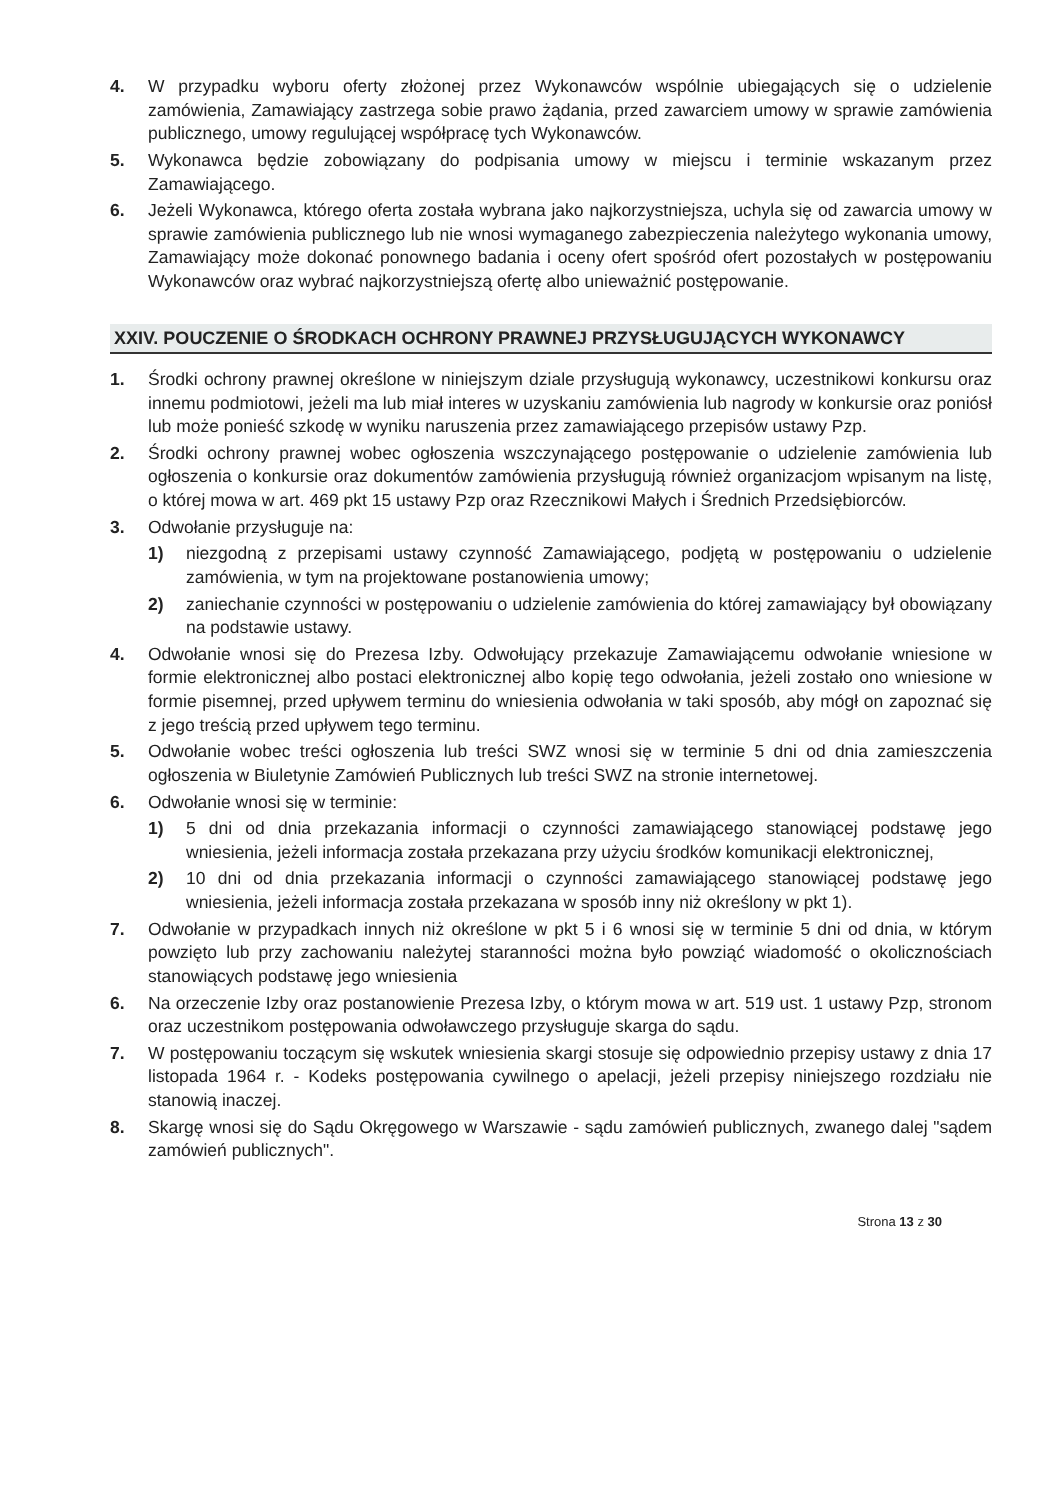4. W przypadku wyboru oferty złożonej przez Wykonawców wspólnie ubiegających się o udzielenie zamówienia, Zamawiający zastrzega sobie prawo żądania, przed zawarciem umowy w sprawie zamówienia publicznego, umowy regulującej współpracę tych Wykonawców.
5. Wykonawca będzie zobowiązany do podpisania umowy w miejscu i terminie wskazanym przez Zamawiającego.
6. Jeżeli Wykonawca, którego oferta została wybrana jako najkorzystniejsza, uchyla się od zawarcia umowy w sprawie zamówienia publicznego lub nie wnosi wymaganego zabezpieczenia należytego wykonania umowy, Zamawiający może dokonać ponownego badania i oceny ofert spośród ofert pozostałych w postępowaniu Wykonawców oraz wybrać najkorzystniejszą ofertę albo unieważnić postępowanie.
XXIV. POUCZENIE O ŚRODKACH OCHRONY PRAWNEJ PRZYSŁUGUJĄCYCH WYKONAWCY
1. Środki ochrony prawnej określone w niniejszym dziale przysługują wykonawcy, uczestnikowi konkursu oraz innemu podmiotowi, jeżeli ma lub miał interes w uzyskaniu zamówienia lub nagrody w konkursie oraz poniósł lub może ponieść szkodę w wyniku naruszenia przez zamawiającego przepisów ustawy Pzp.
2. Środki ochrony prawnej wobec ogłoszenia wszczynającego postępowanie o udzielenie zamówienia lub ogłoszenia o konkursie oraz dokumentów zamówienia przysługują również organizacjom wpisanym na listę, o której mowa w art. 469 pkt 15 ustawy Pzp oraz Rzecznikowi Małych i Średnich Przedsiębiorców.
3. Odwołanie przysługuje na:
1) niezgodną z przepisami ustawy czynność Zamawiającego, podjętą w postępowaniu o udzielenie zamówienia, w tym na projektowane postanowienia umowy;
2) zaniechanie czynności w postępowaniu o udzielenie zamówienia do której zamawiający był obowiązany na podstawie ustawy.
4. Odwołanie wnosi się do Prezesa Izby. Odwołujący przekazuje Zamawiającemu odwołanie wniesione w formie elektronicznej albo postaci elektronicznej albo kopię tego odwołania, jeżeli zostało ono wniesione w formie pisemnej, przed upływem terminu do wniesienia odwołania w taki sposób, aby mógł on zapoznać się z jego treścią przed upływem tego terminu.
5. Odwołanie wobec treści ogłoszenia lub treści SWZ wnosi się w terminie 5 dni od dnia zamieszczenia ogłoszenia w Biuletynie Zamówień Publicznych lub treści SWZ na stronie internetowej.
6. Odwołanie wnosi się w terminie:
1) 5 dni od dnia przekazania informacji o czynności zamawiającego stanowiącej podstawę jego wniesienia, jeżeli informacja została przekazana przy użyciu środków komunikacji elektronicznej,
2) 10 dni od dnia przekazania informacji o czynności zamawiającego stanowiącej podstawę jego wniesienia, jeżeli informacja została przekazana w sposób inny niż określony w pkt 1).
7. Odwołanie w przypadkach innych niż określone w pkt 5 i 6 wnosi się w terminie 5 dni od dnia, w którym powzięto lub przy zachowaniu należytej staranności można było powziąć wiadomość o okolicznościach stanowiących podstawę jego wniesienia
6. Na orzeczenie Izby oraz postanowienie Prezesa Izby, o którym mowa w art. 519 ust. 1 ustawy Pzp, stronom oraz uczestnikom postępowania odwoławczego przysługuje skarga do sądu.
7. W postępowaniu toczącym się wskutek wniesienia skargi stosuje się odpowiednio przepisy ustawy z dnia 17 listopada 1964 r. - Kodeks postępowania cywilnego o apelacji, jeżeli przepisy niniejszego rozdziału nie stanowią inaczej.
8. Skargę wnosi się do Sądu Okręgowego w Warszawie - sądu zamówień publicznych, zwanego dalej "sądem zamówień publicznych".
Strona 13 z 30